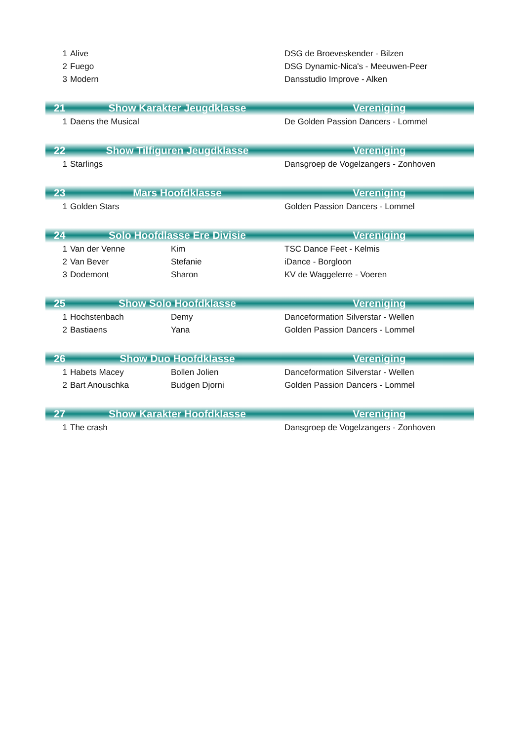| 1 | Alive | | DSG de Broeveskender - Bilzen |
| 2 | Fuego | | DSG Dynamic-Nica's - Meeuwen-Peer |
| 3 | Modern | | Dansstudio Improve - Alken |
| 21 | Show Karakter Jeugdklasse | | Vereniging |
| 1 | Daens the Musical | | De Golden Passion Dancers - Lommel |
| 22 | Show Tilfiguren Jeugdklasse | | Vereniging |
| 1 | Starlings | | Dansgroep de Vogelzangers - Zonhoven |
| 23 | Mars Hoofdklasse | | Vereniging |
| 1 | Golden Stars | | Golden Passion Dancers - Lommel |
| 24 | Solo Hoofdlasse Ere Divisie | | Vereniging |
| 1 | Van der Venne | Kim | TSC Dance Feet - Kelmis |
| 2 | Van Bever | Stefanie | iDance - Borgloon |
| 3 | Dodemont | Sharon | KV de Waggelerre - Voeren |
| 25 | Show Solo Hoofdklasse | | Vereniging |
| 1 | Hochstenbach | Demy | Danceformation Silverstar - Wellen |
| 2 | Bastiaens | Yana | Golden Passion Dancers - Lommel |
| 26 | Show Duo Hoofdklasse | | Vereniging |
| 1 | Habets Macey | Bollen Jolien | Danceformation Silverstar - Wellen |
| 2 | Bart Anouschka | Budgen Djorni | Golden Passion Dancers - Lommel |
| 27 | Show Karakter Hoofdklasse | | Vereniging |
| 1 | The crash | | Dansgroep de Vogelzangers - Zonhoven |